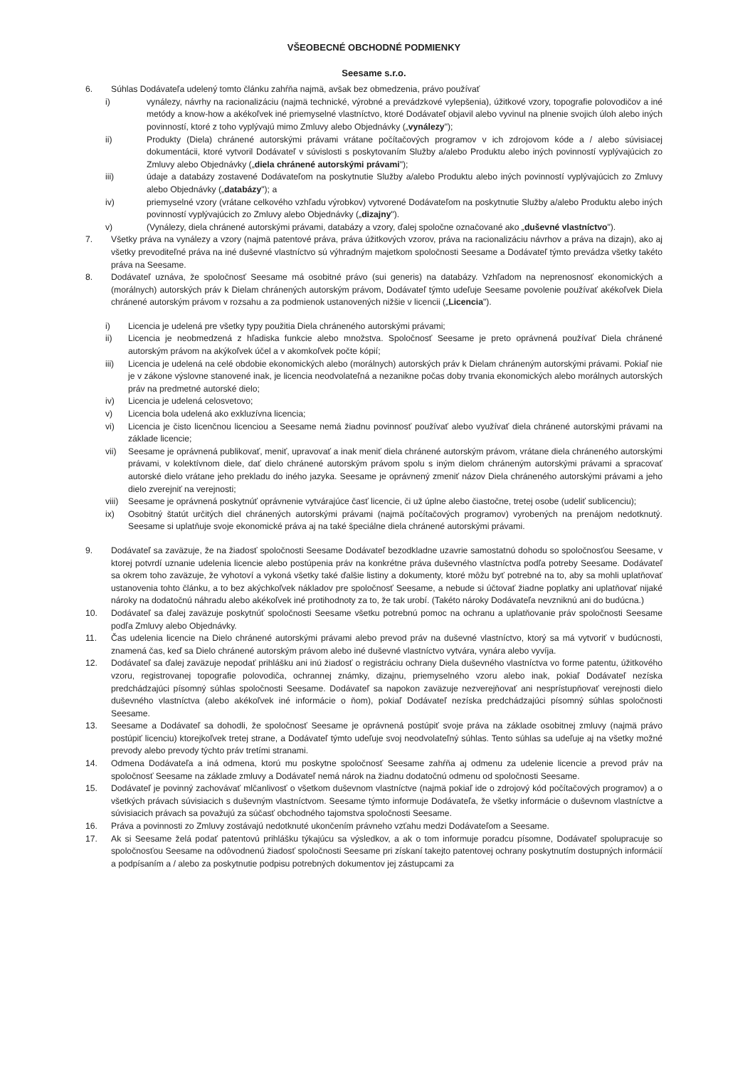VŠEOBECNÉ OBCHODNÉ PODMIENKY
Seesame s.r.o.
6. Súhlas Dodávateľa udelený tomto článku zahŕňa najmä, avšak bez obmedzenia, právo používať
i) vynálezy, návrhy na racionalizáciu (najmä technické, výrobné a prevádzkové vylepšenia), úžitkové vzory, topografie polovodičov a iné metódy a know-how a akékoľvek iné priemyselné vlastníctvo, ktoré Dodávateľ objavil alebo vyvinul na plnenie svojich úloh alebo iných povinností, ktoré z toho vyplývajú mimo Zmluvy alebo Objednávky („vynálezy");
ii) Produkty (Diela) chránené autorskými právami vrátane počítačových programov v ich zdrojovom kóde a / alebo súvisiacej dokumentácii, ktoré vytvoril Dodávateľ v súvislosti s poskytovaním Služby a/alebo Produktu alebo iných povinností vyplývajúcich zo Zmluvy alebo Objednávky („diela chránené autorskými právami");
iii) údaje a databázy zostavené Dodávateľom na poskytnutie Služby a/alebo Produktu alebo iných povinností vyplývajúcich zo Zmluvy alebo Objednávky („databázy"); a
iv) priemyselné vzory (vrátane celkového vzhľadu výrobkov) vytvorené Dodávateľom na poskytnutie Služby a/alebo Produktu alebo iných povinností vyplývajúcich zo Zmluvy alebo Objednávky („dizajny").
v) (Vynálezy, diela chránené autorskými právami, databázy a vzory, ďalej spoločne označované ako „duševné vlastníctvo").
7. Všetky práva na vynálezy a vzory (najmä patentové práva, práva úžitkových vzorov, práva na racionalizáciu návrhov a práva na dizajn), ako aj všetky prevoditeľné práva na iné duševné vlastníctvo sú výhradným majetkom spoločnosti Seesame a Dodávateľ týmto prevádza všetky takéto práva na Seesame.
8. Dodávateľ uznáva, že spoločnosť Seesame má osobitné právo (sui generis) na databázy. Vzhľadom na neprenosnosť ekonomických a (morálnych) autorských práv k Dielam chránených autorským právom, Dodávateľ týmto udeľuje Seesame povolenie používať akékoľvek Diela chránené autorským právom v rozsahu a za podmienok ustanovených nižšie v licencii („Licencia").
i) Licencia je udelená pre všetky typy použitia Diela chráneného autorskými právami;
ii) Licencia je neobmedzená z hľadiska funkcie alebo množstva. Spoločnosť Seesame je preto oprávnená používať Diela chránené autorským právom na akýkoľvek účel a v akomkoľvek počte kópií;
iii) Licencia je udelená na celé obdobie ekonomických alebo (morálnych) autorských práv k Dielam chráneným autorskými právami. Pokiaľ nie je v zákone výslovne stanovené inak, je licencia neodvolateľná a nezanikne počas doby trvania ekonomických alebo morálnych autorských práv na predmetné autorské dielo;
iv) Licencia je udelená celosvetovo;
v) Licencia bola udelená ako exkluzívna licencia;
vi) Licencia je čisto licenčnou licenciou a Seesame nemá žiadnu povinnosť používať alebo využívať diela chránené autorskými právami na základe licencie;
vii) Seesame je oprávnená publikovať, meniť, upravovať a inak meniť diela chránené autorským právom, vrátane diela chráneného autorskými právami, v kolektívnom diele, dať dielo chránené autorským právom spolu s iným dielom chráneným autorskými právami a spracovať autorské dielo vrátane jeho prekladu do iného jazyka. Seesame je oprávnený zmeniť názov Diela chráneného autorskými právami a jeho dielo zverejniť na verejnosti;
viii) Seesame je oprávnená poskytnúť oprávnenie vytvárajúce časť licencie, či už úplne alebo čiastočne, tretej osobe (udeliť sublicenciu);
ix) Osobitný štatút určitých diel chránených autorskými právami (najmä počítačových programov) vyrobených na prenájom nedotknutý. Seesame si uplatňuje svoje ekonomické práva aj na také špeciálne diela chránené autorskými právami.
9. Dodávateľ sa zaväzuje, že na žiadosť spoločnosti Seesame Dodávateľ bezodkladne uzavrie samostatnú dohodu so spoločnosťou Seesame, v ktorej potvrdí uznanie udelenia licencie alebo postúpenia práv na konkrétne práva duševného vlastníctva podľa potreby Seesame. Dodávateľ sa okrem toho zaväzuje, že vyhotoví a vykoná všetky také ďalšie listiny a dokumenty, ktoré môžu byť potrebné na to, aby sa mohli uplatňovať ustanovenia tohto článku, a to bez akýchkoľvek nákladov pre spoločnosť Seesame, a nebude si účtovať žiadne poplatky ani uplatňovať nijaké nároky na dodatočnú náhradu alebo akékoľvek iné protihodnoty za to, že tak urobí. (Takéto nároky Dodávateľa nevzniknú ani do budúcna.)
10. Dodávateľ sa ďalej zaväzuje poskytnúť spoločnosti Seesame všetku potrebnú pomoc na ochranu a uplatňovanie práv spoločnosti Seesame podľa Zmluvy alebo Objednávky.
11. Čas udelenia licencie na Dielo chránené autorskými právami alebo prevod práv na duševné vlastníctvo, ktorý sa má vytvoriť v budúcnosti, znamená čas, keď sa Dielo chránené autorským právom alebo iné duševné vlastníctvo vytvára, vynára alebo vyvíja.
12. Dodávateľ sa ďalej zaväzuje nepodať prihlášku ani inú žiadosť o registráciu ochrany Diela duševného vlastníctva vo forme patentu, úžitkového vzoru, registrovanej topografie polovodiča, ochrannej známky, dizajnu, priemyselného vzoru alebo inak, pokiaľ Dodávateľ nezíska predchádzajúci písomný súhlas spoločnosti Seesame. Dodávateľ sa napokon zaväzuje nezverejňovať ani nesprístupňovať verejnosti dielo duševného vlastníctva (alebo akékoľvek iné informácie o ňom), pokiaľ Dodávateľ nezíska predchádzajúci písomný súhlas spoločnosti Seesame.
13. Seesame a Dodávateľ sa dohodli, že spoločnosť Seesame je oprávnená postúpiť svoje práva na základe osobitnej zmluvy (najmä právo postúpiť licenciu) ktorejkoľvek tretej strane, a Dodávateľ týmto udeľuje svoj neodvolateľný súhlas. Tento súhlas sa udeľuje aj na všetky možné prevody alebo prevody týchto práv tretími stranami.
14. Odmena Dodávateľa a iná odmena, ktorú mu poskytne spoločnosť Seesame zahŕňa aj odmenu za udelenie licencie a prevod práv na spoločnosť Seesame na základe zmluvy a Dodávateľ nemá nárok na žiadnu dodatočnú odmenu od spoločnosti Seesame.
15. Dodávateľ je povinný zachovávať mlčanlivosť o všetkom duševnom vlastníctve (najmä pokiaľ ide o zdrojový kód počítačových programov) a o všetkých právach súvisiacich s duševným vlastníctvom. Seesame týmto informuje Dodávateľa, že všetky informácie o duševnom vlastníctve a súvisiacich právach sa považujú za súčasť obchodného tajomstva spoločnosti Seesame.
16. Práva a povinnosti zo Zmluvy zostávajú nedotknuté ukončením právneho vzťahu medzi Dodávateľom a Seesame.
17. Ak si Seesame želá podať patentovú prihlášku týkajúcu sa výsledkov, a ak o tom informuje poradcu písomne, Dodávateľ spolupracuje so spoločnosťou Seesame na odôvodnenú žiadosť spoločnosti Seesame pri získaní takejto patentovej ochrany poskytnutím dostupných informácií a podpísaním a / alebo za poskytnutie podpisu potrebných dokumentov jej zástupcami za